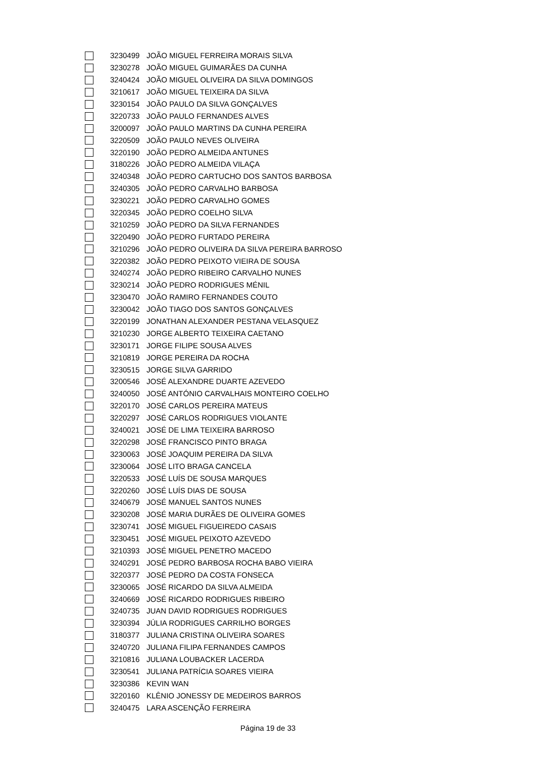| | 3230499 | JOÃO MIGUEL FERREIRA MORAIS SILVA |
| | 3230278 | JOÃO MIGUEL GUIMARÃES DA CUNHA |
| | 3240424 | JOÃO MIGUEL OLIVEIRA DA SILVA DOMINGOS |
| | 3210617 | JOÃO MIGUEL TEIXEIRA DA SILVA |
| | 3230154 | JOÃO PAULO DA SILVA GONÇALVES |
| | 3220733 | JOÃO PAULO FERNANDES ALVES |
| | 3200097 | JOÃO PAULO MARTINS DA CUNHA PEREIRA |
| | 3220509 | JOÃO PAULO NEVES OLIVEIRA |
| | 3220190 | JOÃO PEDRO ALMEIDA ANTUNES |
| | 3180226 | JOÃO PEDRO ALMEIDA VILAÇA |
| | 3240348 | JOÃO PEDRO CARTUCHO DOS SANTOS BARBOSA |
| | 3240305 | JOÃO PEDRO CARVALHO BARBOSA |
| | 3230221 | JOÃO PEDRO CARVALHO GOMES |
| | 3220345 | JOÃO PEDRO COELHO SILVA |
| | 3210259 | JOÃO PEDRO DA SILVA FERNANDES |
| | 3220490 | JOÃO PEDRO FURTADO PEREIRA |
| | 3210296 | JOÃO PEDRO OLIVEIRA DA SILVA PEREIRA BARROSO |
| | 3220382 | JOÃO PEDRO PEIXOTO VIEIRA DE SOUSA |
| | 3240274 | JOÃO PEDRO RIBEIRO CARVALHO NUNES |
| | 3230214 | JOÃO PEDRO RODRIGUES MÉNIL |
| | 3230470 | JOÃO RAMIRO FERNANDES COUTO |
| | 3230042 | JOÃO TIAGO DOS SANTOS GONÇALVES |
| | 3220199 | JONATHAN ALEXANDER PESTANA VELASQUEZ |
| | 3210230 | JORGE ALBERTO TEIXEIRA CAETANO |
| | 3230171 | JORGE FILIPE SOUSA ALVES |
| | 3210819 | JORGE PEREIRA DA ROCHA |
| | 3230515 | JORGE SILVA GARRIDO |
| | 3200546 | JOSÉ ALEXANDRE DUARTE AZEVEDO |
| | 3240050 | JOSÉ ANTÓNIO CARVALHAIS MONTEIRO COELHO |
| | 3220170 | JOSÉ CARLOS PEREIRA MATEUS |
| | 3220297 | JOSÉ CARLOS RODRIGUES VIOLANTE |
| | 3240021 | JOSÉ DE LIMA TEIXEIRA BARROSO |
| | 3220298 | JOSÉ FRANCISCO PINTO BRAGA |
| | 3230063 | JOSÉ JOAQUIM PEREIRA DA SILVA |
| | 3230064 | JOSÉ LITO BRAGA CANCELA |
| | 3220533 | JOSÉ LUÍS DE SOUSA MARQUES |
| | 3220260 | JOSÉ LUÍS DIAS DE SOUSA |
| | 3240679 | JOSÉ MANUEL SANTOS NUNES |
| | 3230208 | JOSÉ MARIA DURÃES DE OLIVEIRA GOMES |
| | 3230741 | JOSÉ MIGUEL FIGUEIREDO CASAIS |
| | 3230451 | JOSÉ MIGUEL PEIXOTO AZEVEDO |
| | 3210393 | JOSÉ MIGUEL PENETRO MACEDO |
| | 3240291 | JOSÉ PEDRO BARBOSA ROCHA BABO VIEIRA |
| | 3220377 | JOSÉ PEDRO DA COSTA FONSECA |
| | 3230065 | JOSÉ RICARDO DA SILVA ALMEIDA |
| | 3240669 | JOSÉ RICARDO RODRIGUES RIBEIRO |
| | 3240735 | JUAN DAVID RODRIGUES RODRIGUES |
| | 3230394 | JÚLIA RODRIGUES CARRILHO BORGES |
| | 3180377 | JULIANA CRISTINA OLIVEIRA SOARES |
| | 3240720 | JULIANA FILIPA FERNANDES CAMPOS |
| | 3210816 | JULIANA LOUBACKER LACERDA |
| | 3230541 | JULIANA PATRÍCIA SOARES VIEIRA |
| | 3230386 | KEVIN WAN |
| | 3220160 | KLÊNIO JONESSY DE MEDEIROS BARROS |
| | 3240475 | LARA ASCENÇÃO FERREIRA |
Página 19 de 33